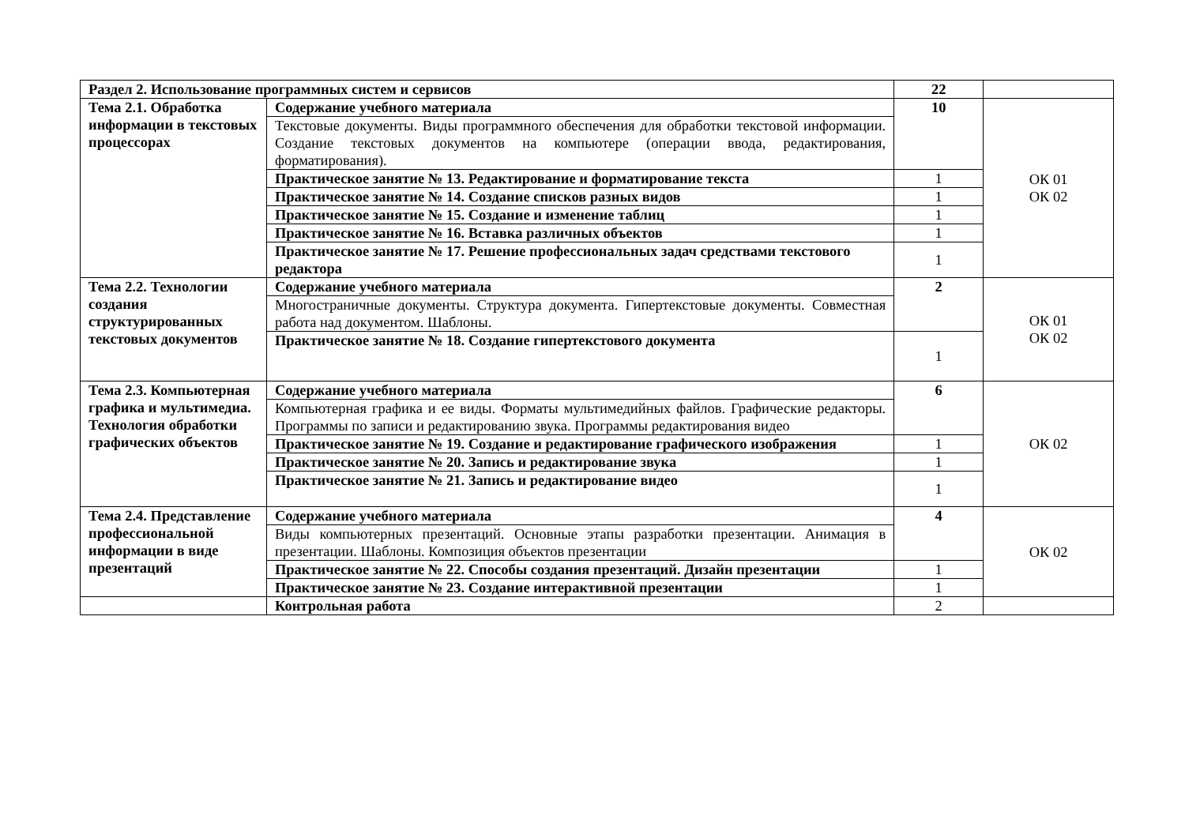| Раздел 2. Использование программных систем и сервисов | | 22 | |
| Тема 2.1. Обработка информации в текстовых процессорах | Содержание учебного материала | 10 | ОК 01 ОК 02 |
| | Текстовые документы. Виды программного обеспечения для обработки текстовой информации. Создание текстовых документов на компьютере (операции ввода, редактирования, форматирования). | | |
| | Практическое занятие № 13. Редактирование и форматирование текста | 1 | |
| | Практическое занятие № 14. Создание списков разных видов | 1 | |
| | Практическое занятие № 15. Создание и изменение таблиц | 1 | |
| | Практическое занятие № 16. Вставка различных объектов | 1 | |
| | Практическое занятие № 17. Решение профессиональных задач средствами текстового редактора | 1 | |
| Тема 2.2. Технологии создания структурированных текстовых документов | Содержание учебного материала | 2 | ОК 01 ОК 02 |
| | Многостраничные документы. Структура документа. Гипертекстовые документы. Совместная работа над документом. Шаблоны. | | |
| | Практическое занятие № 18. Создание гипертекстового документа | 1 | |
| Тема 2.3. Компьютерная графика и мультимедиа. Технология обработки графических объектов | Содержание учебного материала | 6 | ОК 02 |
| | Компьютерная графика и ее виды. Форматы мультимедийных файлов. Графические редакторы. Программы по записи и редактированию звука. Программы редактирования видео | | |
| | Практическое занятие № 19. Создание и редактирование графического изображения | 1 | |
| | Практическое занятие № 20. Запись и редактирование звука | 1 | |
| | Практическое занятие № 21. Запись и редактирование видео | 1 | |
| Тема 2.4. Представление профессиональной информации в виде презентаций | Содержание учебного материала | 4 | ОК 02 |
| | Виды компьютерных презентаций. Основные этапы разработки презентации. Анимация в презентации. Шаблоны. Композиция объектов презентации | | |
| | Практическое занятие № 22. Способы создания презентаций. Дизайн презентации | 1 | |
| | Практическое занятие № 23. Создание интерактивной презентации | 1 | |
| | Контрольная работа | 2 | |